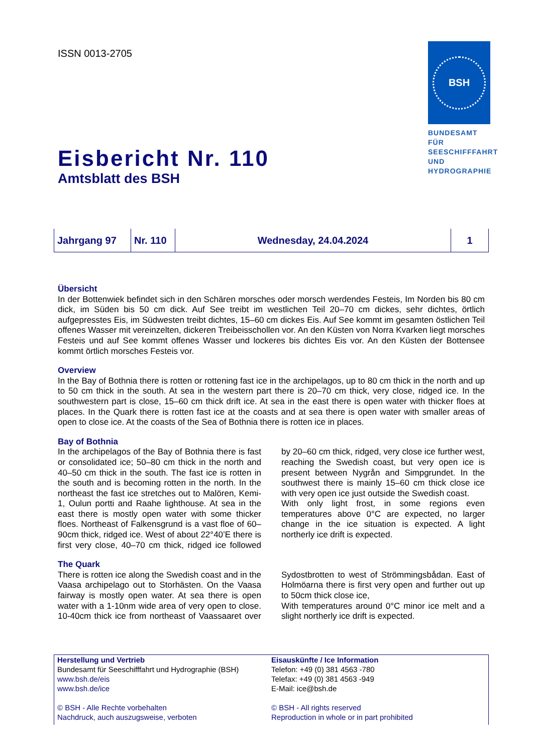ISSN 0013-2705
BSH
BUNDESAMT FÜR
SEESCHIFFFAHRT
UND
HYDROGRAPHIE
Eisbericht Nr. 110
Amtsblatt des BSH
| Jahrgang 97 | Nr. 110 | Wednesday, 24.04.2024 | 1 |
Übersicht
In der Bottenwiek befindet sich in den Schären morsches oder morsch werdendes Festeis, Im Norden bis 80 cm dick, im Süden bis 50 cm dick. Auf See treibt im westlichen Teil 20–70 cm dickes, sehr dichtes, örtlich aufgepresstes Eis, im Südwesten treibt dichtes, 15–60 cm dickes Eis. Auf See kommt im gesamten östlichen Teil offenes Wasser mit vereinzelten, dickeren Treibeisschollen vor. An den Küsten von Norra Kvarken liegt morsches Festeis und auf See kommt offenes Wasser und lockeres bis dichtes Eis vor. An den Küsten der Bottensee kommt örtlich morsches Festeis vor.
Overview
In the Bay of Bothnia there is rotten or rottening fast ice in the archipelagos, up to 80 cm thick in the north and up to 50 cm thick in the south. At sea in the western part there is 20–70 cm thick, very close, ridged ice. In the southwestern part is close, 15–60 cm thick drift ice. At sea in the east there is open water with thicker floes at places. In the Quark there is rotten fast ice at the coasts and at sea there is open water with smaller areas of open to close ice. At the coasts of the Sea of Bothnia there is rotten ice in places.
Bay of Bothnia
In the archipelagos of the Bay of Bothnia there is fast or consolidated ice; 50–80 cm thick in the north and 40–50 cm thick in the south. The fast ice is rotten in the south and is becoming rotten in the north. In the northeast the fast ice stretches out to Malören, Kemi-1, Oulun portti and Raahe lighthouse. At sea in the east there is mostly open water with some thicker floes. Northeast of Falkensgrund is a vast floe of 60–90cm thick, ridged ice. West of about 22°40’E there is first very close, 40–70 cm thick, ridged ice followed by 20–60 cm thick, ridged, very close ice further west, reaching the Swedish coast, but very open ice is present between Nygrån and Simpgrundet. In the southwest there is mainly 15–60 cm thick close ice with very open ice just outside the Swedish coast.
With only light frost, in some regions even temperatures above 0°C are expected, no larger change in the ice situation is expected. A light northerly ice drift is expected.
The Quark
There is rotten ice along the Swedish coast and in the Vaasa archipelago out to Storhästen. On the Vaasa fairway is mostly open water. At sea there is open water with a 1-10nm wide area of very open to close. 10-40cm thick ice from northeast of Vaassaaret over Sydostbrotten to west of Strömmingsbådan. East of Holmöarna there is first very open and further out up to 50cm thick close ice,
With temperatures around 0°C minor ice melt and a slight northerly ice drift is expected.
Herstellung und Vertrieb
Bundesamt für Seeschifffahrt und Hydrographie (BSH)
www.bsh.de/eis
www.bsh.de/ice
© BSH - Alle Rechte vorbehalten
Nachdruck, auch auszugsweise, verboten
Eisauskünfte / Ice Information
Telefon: +49 (0) 381 4563 -780
Telefax: +49 (0) 381 4563 -949
E-Mail: ice@bsh.de
© BSH - All rights reserved
Reproduction in whole or in part prohibited